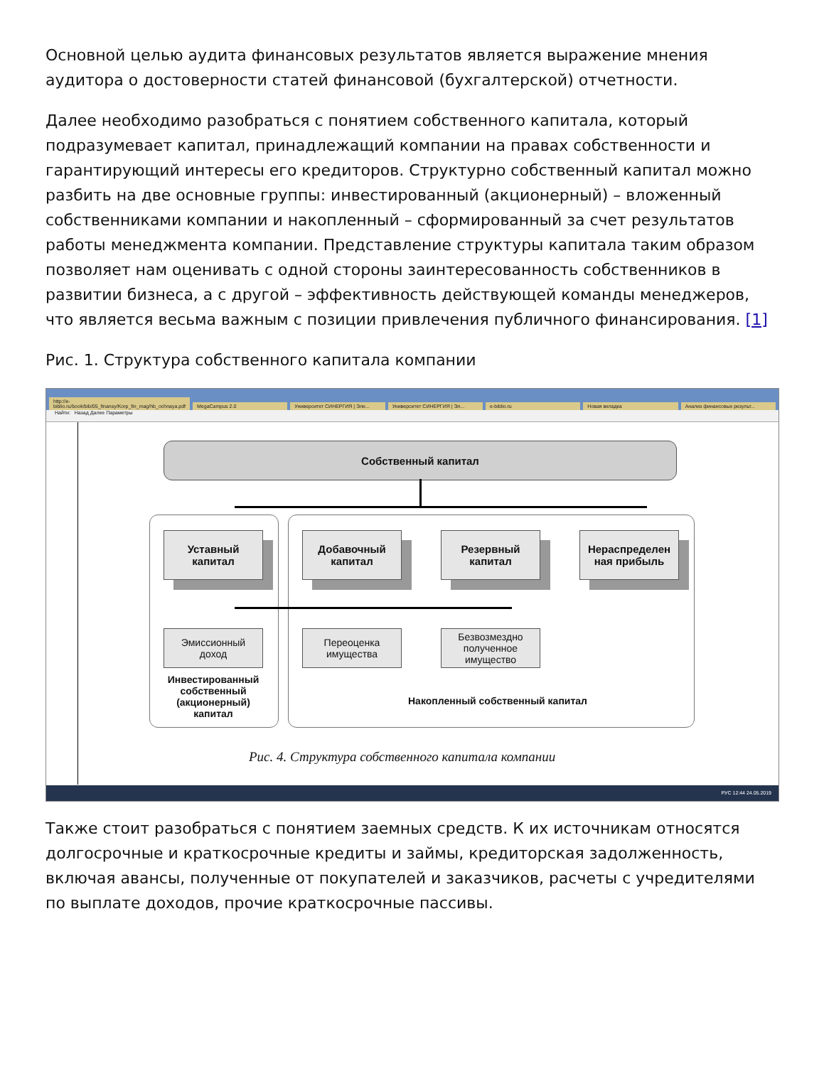Основной целью аудита финансовых результатов является выражение мнения аудитора о достоверности статей финансовой (бухгалтерской) отчетности.
Далее необходимо разобраться с понятием собственного капитала, который подразумевает капитал, принадлежащий компании на правах собственности и гарантирующий интересы его кредиторов. Структурно собственный капитал можно разбить на две основные группы: инвестированный (акционерный) – вложенный собственниками компании и накопленный – сформированный за счет результатов работы менеджмента компании. Представление структуры капитала таким образом позволяет нам оценивать с одной стороны заинтересованность собственников в развитии бизнеса, а с другой – эффективность действующей команды менеджеров, что является весьма важным с позиции привлечения публичного финансирования. [1]
Рис. 1. Структура собственного капитала компании
http://e-biblio.ru/book/bib/05_finansy/Korp_fin_mag/hb_ochnaya.pdf MegaCampus 2.0 Университет СИНЕРГИЯ | Эле... Университет СИНЕРГИЯ | Эл... e-biblio.ru Новая вкладка Анализ финансовых результ...
Найти: Назад Далее Параметры
Собственный капитал
Уставный
капитал
Добавочный
капитал
Резервный
капитал
Нераспределен
ная прибыль
Эмиссионный
доход
Переоценка
имущества
Безвозмездно
полученное
имущество
Инвестированный собственный (акционерный) капитал
Накопленный собственный капитал
Рис. 4. Структура собственного капитала компании
РУС 12:44 24.05.2019
Также стоит разобраться с понятием заемных средств. К их источникам относятся долгосрочные и краткосрочные кредиты и займы, кредиторская задолженность, включая авансы, полученные от покупателей и заказчиков, расчеты с учредителями по выплате доходов, прочие краткосрочные пассивы.